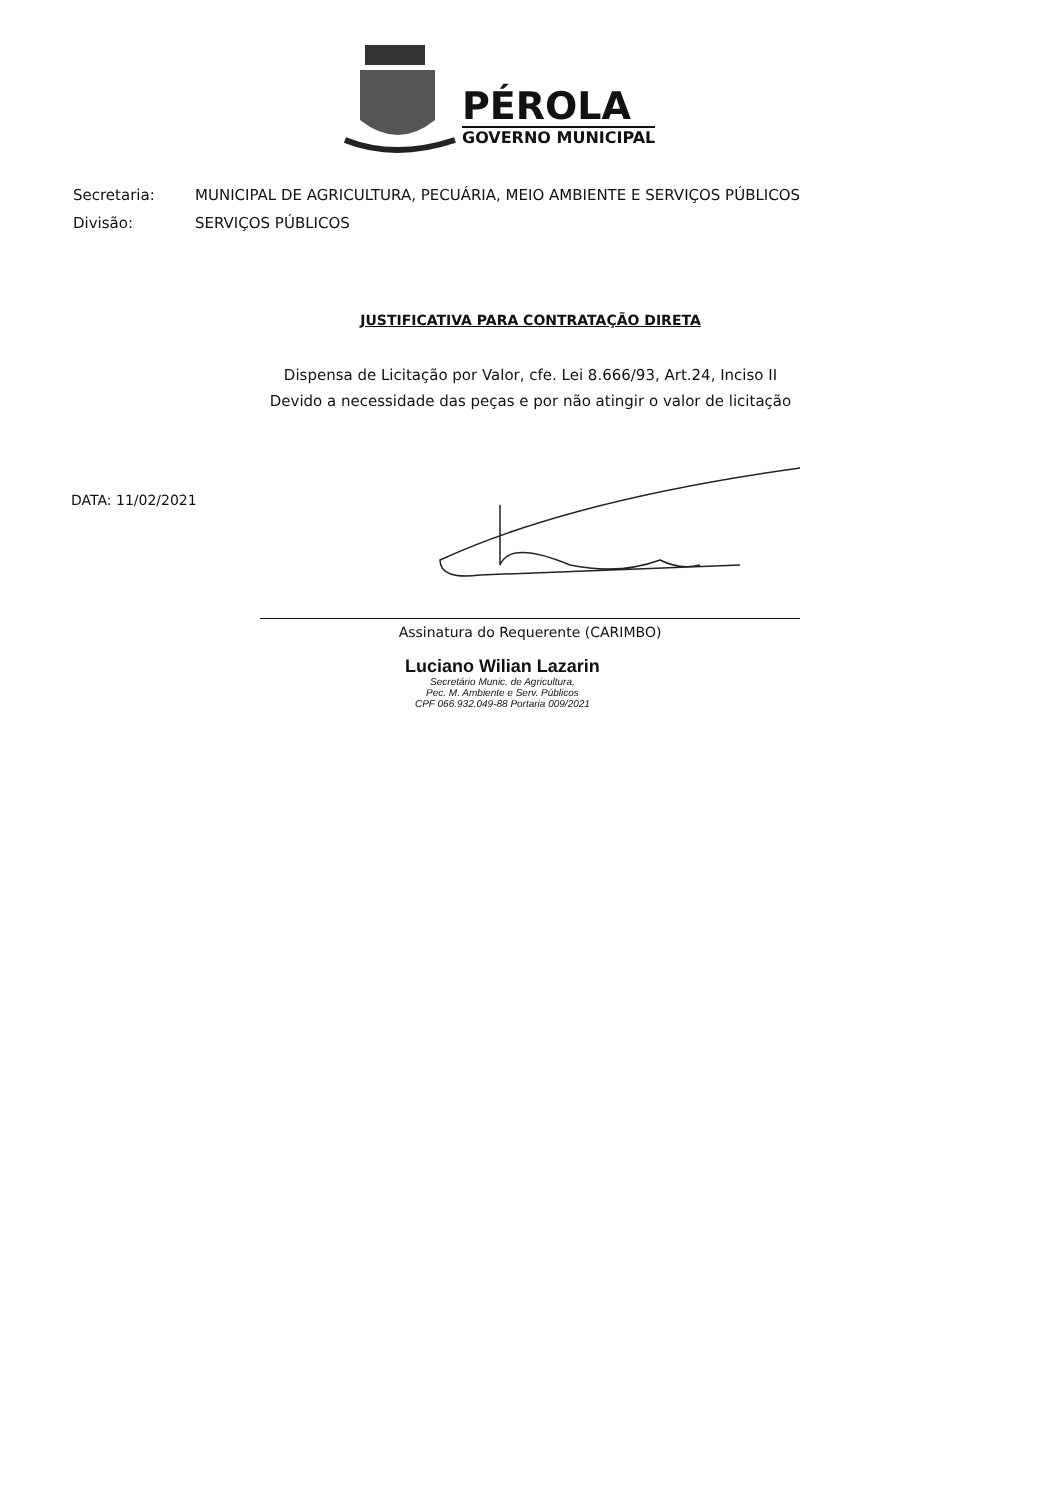PÉROLA
GOVERNO MUNICIPAL
| Secretaria: | MUNICIPAL DE AGRICULTURA, PECUÁRIA, MEIO AMBIENTE E SERVIÇOS PÚBLICOS |
| Divisão: | SERVIÇOS PÚBLICOS |
JUSTIFICATIVA PARA CONTRATAÇÃO DIRETA
Dispensa de Licitação por Valor, cfe. Lei 8.666/93, Art.24, Inciso II
Devido a necessidade das peças e por não atingir o valor de licitação
DATA: 11/02/2021
Assinatura do Requerente (CARIMBO)
Luciano Wilian Lazarin
Secretário Munic. de Agricultura,
Pec. M. Ambiente e Serv. Públicos
CPF 066.932.049-88 Portaria 009/2021